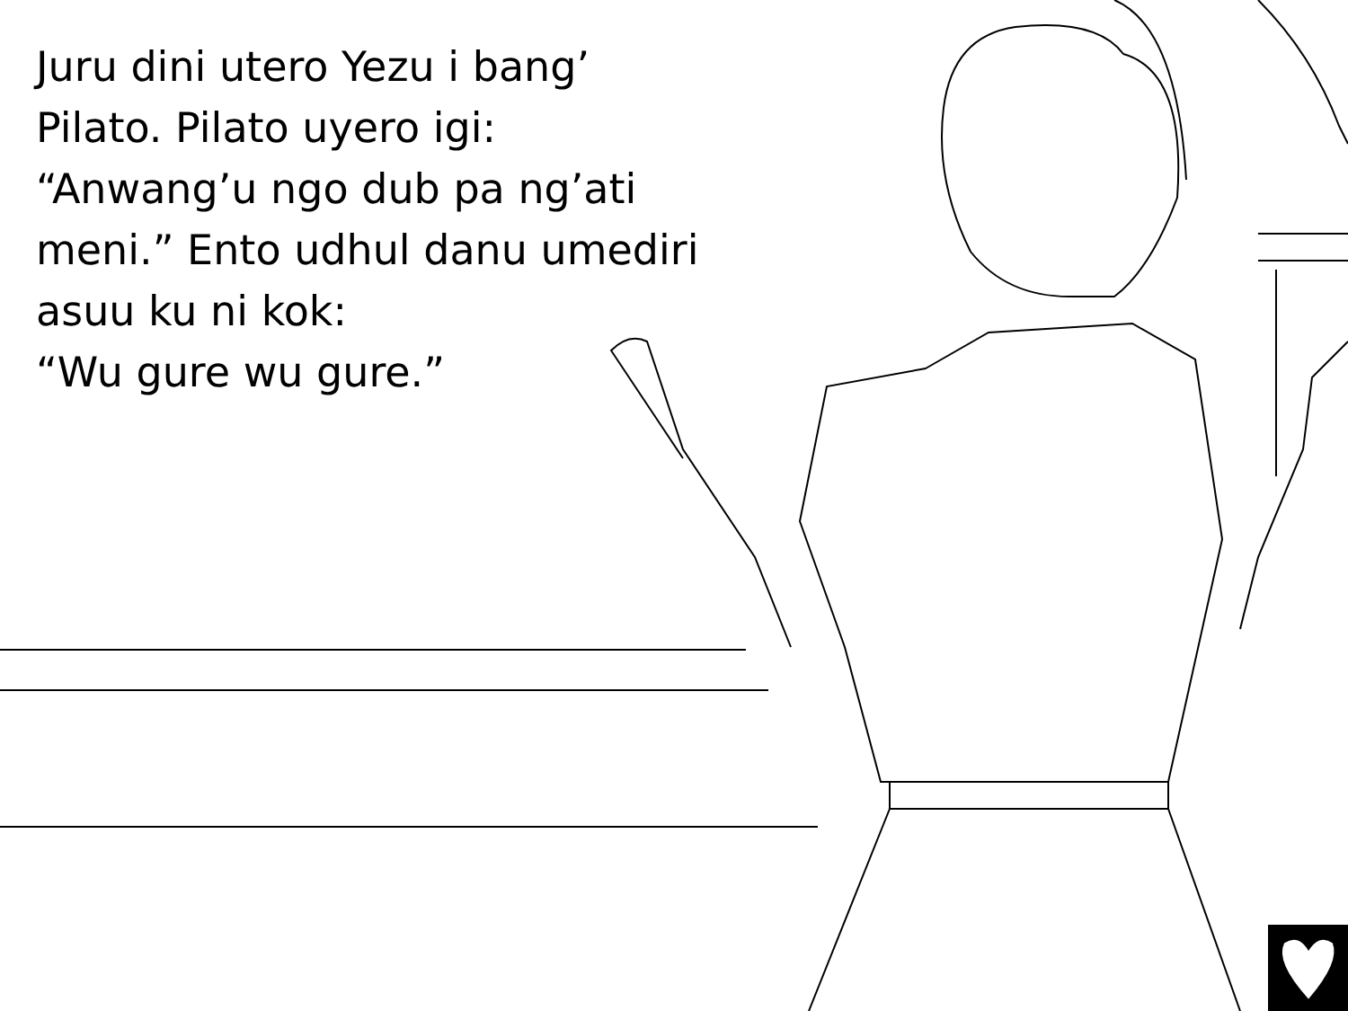Juru dini utero Yezu i bang’
Pilato. Pilato uyero igi:
“Anwang’u ngo dub pa ng’ati
meni.” Ento udhul danu umediri
asuu ku ni kok:
“Wu gure wu gure.”